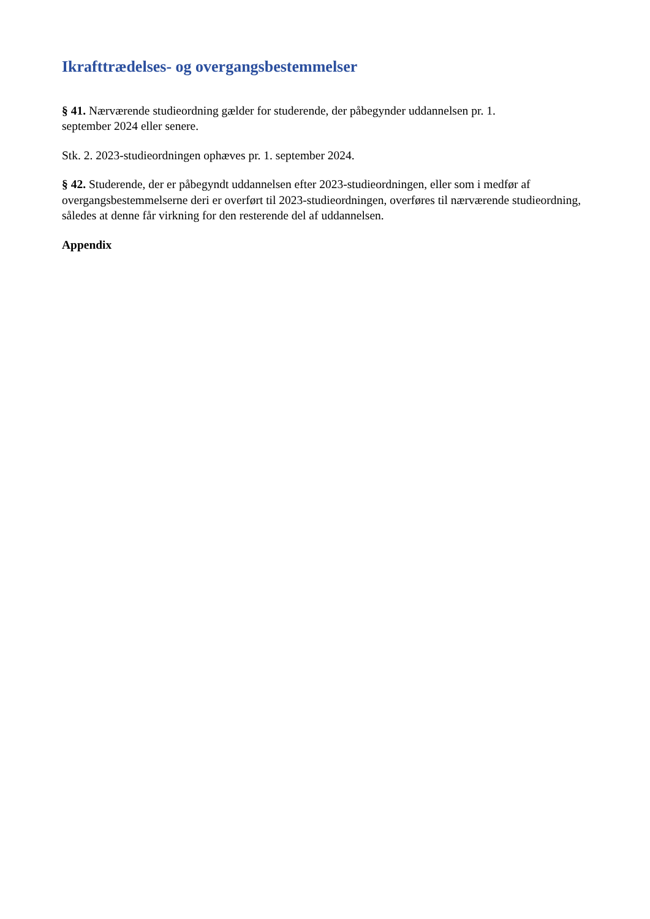Ikrafttrædelses- og overgangsbestemmelser
§ 41. Nærværende studieordning gælder for studerende, der påbegynder uddannelsen pr. 1.
september 2024 eller senere.
Stk. 2. 2023-studieordningen ophæves pr. 1. september 2024.
§ 42. Studerende, der er påbegyndt uddannelsen efter 2023-studieordningen, eller som i medfør af overgangsbestemmelserne deri er overført til 2023-studieordningen, overføres til nærværende studieordning, således at denne får virkning for den resterende del af uddannelsen.
Appendix